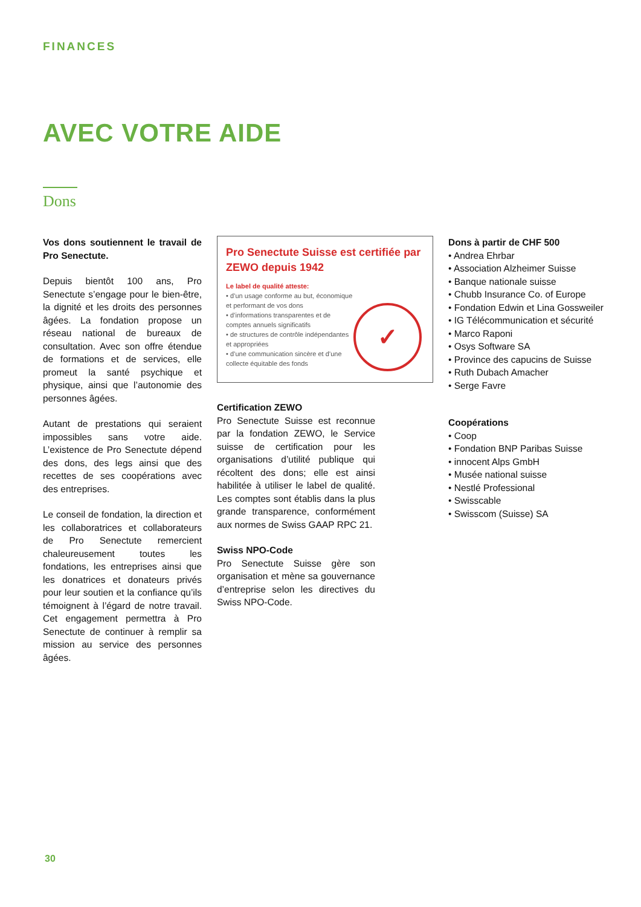FINANCES
AVEC VOTRE AIDE
Dons
Vos dons soutiennent le travail de Pro Senectute.
Depuis bientôt 100 ans, Pro Senectute s’engage pour le bien-être, la dignité et les droits des personnes âgées. La fondation propose un réseau national de bureaux de consultation. Avec son offre étendue de formations et de services, elle promeut la santé psychique et physique, ainsi que l’autonomie des personnes âgées.
Autant de prestations qui seraient impossibles sans votre aide. L’existence de Pro Senectute dépend des dons, des legs ainsi que des recettes de ses coopérations avec des entreprises.
Le conseil de fondation, la direction et les collaboratrices et collaborateurs de Pro Senectute remercient chaleureusement toutes les fondations, les entreprises ainsi que les donatrices et donateurs privés pour leur soutien et la confiance qu’ils témoignent à l’égard de notre travail. Cet engagement permettra à Pro Senectute de continuer à remplir sa mission au service des personnes âgées.
Pro Senectute Suisse est certifiée par ZEWO depuis 1942
Le label de qualité atteste:
• d’un usage conforme au but, économique et performant de vos dons
• d’informations transparentes et de comptes annuels significatifs
• de structures de contrôle indépendantes et appropriées
• d’une communication sincère et d’une collecte équitable des fonds
✓
Certification ZEWO
Pro Senectute Suisse est reconnue par la fondation ZEWO, le Service suisse de certification pour les organisations d’utilité publique qui récoltent des dons; elle est ainsi habilitée à utiliser le label de qualité. Les comptes sont établis dans la plus grande transparence, conformément aux normes de Swiss GAAP RPC 21.
Swiss NPO-Code
Pro Senectute Suisse gère son organisation et mène sa gouvernance d’entreprise selon les directives du Swiss NPO-Code.
Dons à partir de CHF 500
• Andrea Ehrbar
• Association Alzheimer Suisse
• Banque nationale suisse
• Chubb Insurance Co. of Europe
• Fondation Edwin et Lina Gossweiler
• IG Télécommunication et sécurité
• Marco Raponi
• Osys Software SA
• Province des capucins de Suisse
• Ruth Dubach Amacher
• Serge Favre
Coopérations
• Coop
• Fondation BNP Paribas Suisse
• innocent Alps GmbH
• Musée national suisse
• Nestlé Professional
• Swisscable
• Swisscom (Suisse) SA
30